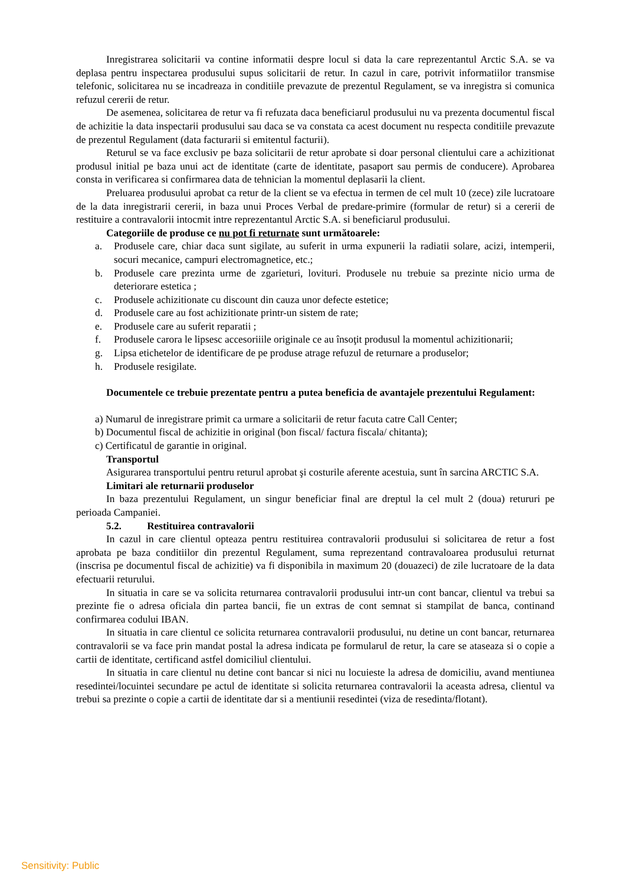Inregistrarea solicitarii va contine informatii despre locul si data la care reprezentantul Arctic S.A. se va deplasa pentru inspectarea produsului supus solicitarii de retur. In cazul in care, potrivit informatiilor transmise telefonic, solicitarea nu se incadreaza in conditiile prevazute de prezentul Regulament, se va inregistra si comunica refuzul cererii de retur.
De asemenea, solicitarea de retur va fi refuzata daca beneficiarul produsului nu va prezenta documentul fiscal de achizitie la data inspectarii produsului sau daca se va constata ca acest document nu respecta conditiile prevazute de prezentul Regulament (data facturarii si emitentul facturii).
Returul se va face exclusiv pe baza solicitarii de retur aprobate si doar personal clientului care a achizitionat produsul initial pe baza unui act de identitate (carte de identitate, pasaport sau permis de conducere). Aprobarea consta in verificarea si confirmarea data de tehnician la momentul deplasarii la client.
Preluarea produsului aprobat ca retur de la client se va efectua in termen de cel mult 10 (zece) zile lucratoare de la data inregistrarii cererii, in baza unui Proces Verbal de predare-primire (formular de retur) si a cererii de restituire a contravalorii intocmit intre reprezentantul Arctic S.A. si beneficiarul produsului.
Categoriile de produse ce nu pot fi returnate sunt următoarele:
a. Produsele care, chiar daca sunt sigilate, au suferit in urma expunerii la radiatii solare, acizi, intemperii, socuri mecanice, campuri electromagnetice, etc.;
b. Produsele care prezinta urme de zgarieturi, lovituri. Produsele nu trebuie sa prezinte nicio urma de deteriorare estetica ;
c. Produsele achizitionate cu discount din cauza unor defecte estetice;
d. Produsele care au fost achizitionate printr-un sistem de rate;
e. Produsele care au suferit reparatii ;
f. Produsele carora le lipsesc accesoriiile originale ce au însoţit produsul la momentul achizitionarii;
g. Lipsa etichetelor de identificare de pe produse atrage refuzul de returnare a produselor;
h. Produsele resigilate.
Documentele ce trebuie prezentate pentru a putea beneficia de avantajele prezentului Regulament:
a) Numarul de inregistrare primit ca urmare a solicitarii de retur facuta catre Call Center;
b) Documentul fiscal de achizitie in original (bon fiscal/ factura fiscala/ chitanta);
c) Certificatul de garantie in original.
Transportul
Asigurarea transportului pentru returul aprobat şi costurile aferente acestuia, sunt în sarcina ARCTIC S.A.
Limitari ale returnarii produselor
In baza prezentului Regulament, un singur beneficiar final are dreptul la cel mult 2 (doua) retururi pe perioada Campaniei.
5.2. Restituirea contravalorii
In cazul in care clientul opteaza pentru restituirea contravalorii produsului si solicitarea de retur a fost aprobata pe baza conditiilor din prezentul Regulament, suma reprezentand contravaloarea produsului returnat (inscrisa pe documentul fiscal de achizitie) va fi disponibila in maximum 20 (douazeci) de zile lucratoare de la data efectuarii returului.
In situatia in care se va solicita returnarea contravalorii produsului intr-un cont bancar, clientul va trebui sa prezinte fie o adresa oficiala din partea bancii, fie un extras de cont semnat si stampilat de banca, continand confirmarea codului IBAN.
In situatia in care clientul ce solicita returnarea contravalorii produsului, nu detine un cont bancar, returnarea contravalorii se va face prin mandat postal la adresa indicata pe formularul de retur, la care se ataseaza si o copie a cartii de identitate, certificand astfel domiciliul clientului.
In situatia in care clientul nu detine cont bancar si nici nu locuieste la adresa de domiciliu, avand mentiunea resedintei/locuintei secundare pe actul de identitate si solicita returnarea contravalorii la aceasta adresa, clientul va trebui sa prezinte o copie a cartii de identitate dar si a mentiunii resedintei (viza de resedinta/flotant).
Sensitivity: Public